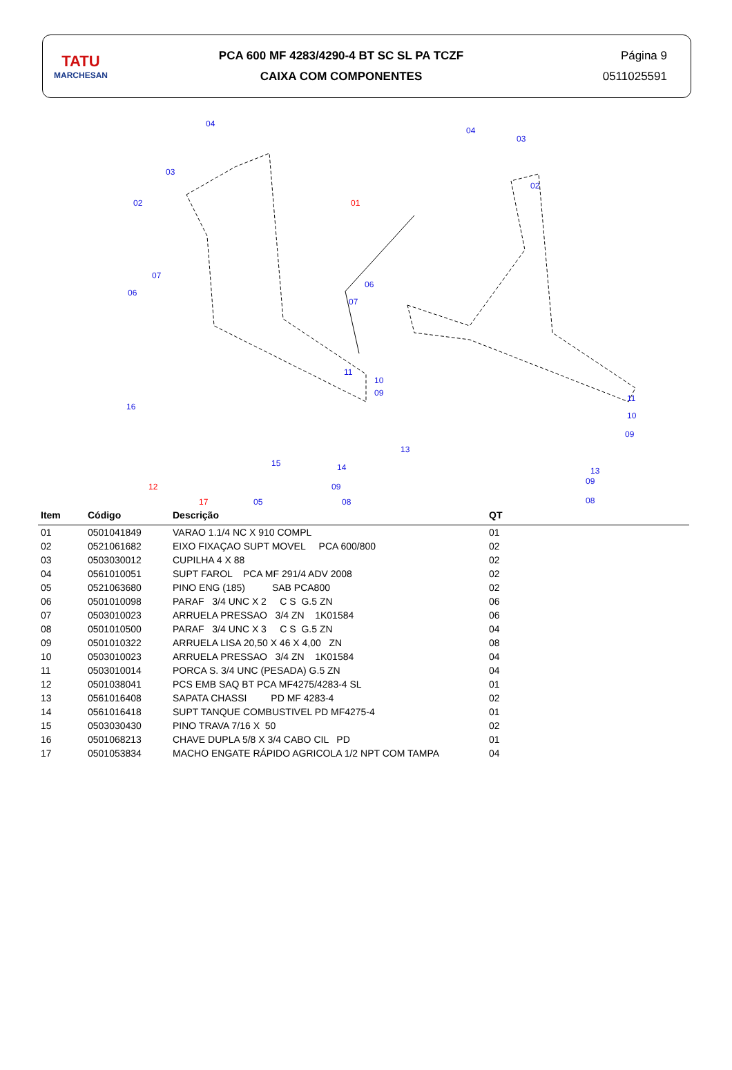TATU
MARCHESAN
PCA 600 MF 4283/4290-4 BT SC SL PA TCZF
CAIXA COM COMPONENTES
Página 9
0511025591
04
03
02
07
06
04
03
02
01
06
07
11
10
09
16
13
11
10
09
15 14
12 09
13
09
17 05 08 08
| Item | Código | Descrição | QT |
| --- | --- | --- | --- |
| 01 | 0501041849 | VARAO 1.1/4 NC X 910 COMPL | 01 |
| 02 | 0521061682 | EIXO FIXAÇAO SUPT MOVEL PCA 600/800 | 02 |
| 03 | 0503030012 | CUPILHA 4 X 88 | 02 |
| 04 | 0561010051 | SUPT FAROL PCA MF 291/4 ADV 2008 | 02 |
| 05 | 0521063680 | PINO ENG (185) SAB PCA800 | 02 |
| 06 | 0501010098 | PARAF 3/4 UNC X 2 C S G.5 ZN | 06 |
| 07 | 0503010023 | ARRUELA PRESSAO 3/4 ZN 1K01584 | 06 |
| 08 | 0501010500 | PARAF 3/4 UNC X 3 C S G.5 ZN | 04 |
| 09 | 0501010322 | ARRUELA LISA 20,50 X 46 X 4,00 ZN | 08 |
| 10 | 0503010023 | ARRUELA PRESSAO 3/4 ZN 1K01584 | 04 |
| 11 | 0503010014 | PORCA S. 3/4 UNC (PESADA) G.5 ZN | 04 |
| 12 | 0501038041 | PCS EMB SAQ BT PCA MF4275/4283-4 SL | 01 |
| 13 | 0561016408 | SAPATA CHASSI PD MF 4283-4 | 02 |
| 14 | 0561016418 | SUPT TANQUE COMBUSTIVEL PD MF4275-4 | 01 |
| 15 | 0503030430 | PINO TRAVA 7/16 X 50 | 02 |
| 16 | 0501068213 | CHAVE DUPLA 5/8 X 3/4 CABO CIL PD | 01 |
| 17 | 0501053834 | MACHO ENGATE RÁPIDO AGRICOLA 1/2 NPT COM TAMPA | 04 |